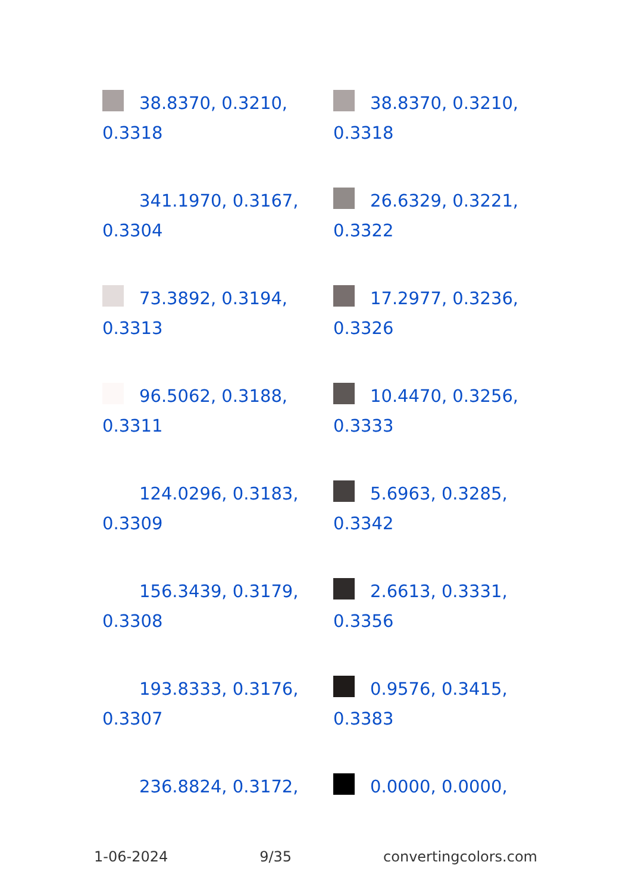38.8370, 0.3210,
0.3318
38.8370, 0.3210,
0.3318
341.1970, 0.3167,
0.3304
26.6329, 0.3221,
0.3322
73.3892, 0.3194,
0.3313
17.2977, 0.3236,
0.3326
96.5062, 0.3188,
0.3311
10.4470, 0.3256,
0.3333
124.0296, 0.3183,
0.3309
5.6963, 0.3285,
0.3342
156.3439, 0.3179,
0.3308
2.6613, 0.3331,
0.3356
193.8333, 0.3176,
0.3307
0.9576, 0.3415,
0.3383
236.8824, 0.3172,
0.0000, 0.0000,
1-06-2024 9/35 convertingcolors.com